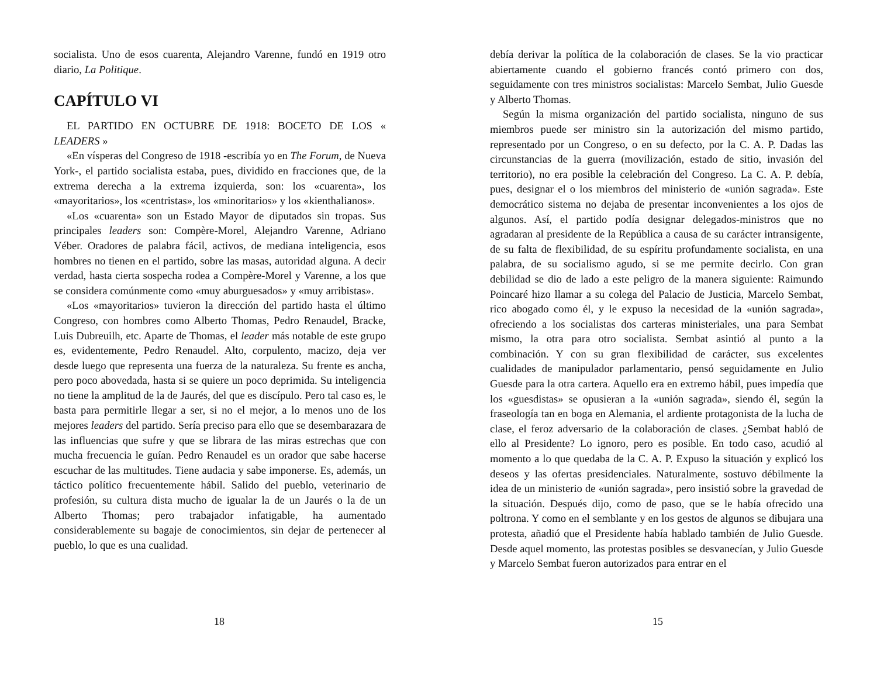socialista. Uno de esos cuarenta, Alejandro Varenne, fundó en 1919 otro diario, La Politique.
CAPÍTULO VI
EL PARTIDO EN OCTUBRE DE 1918: BOCETO DE LOS « LEADERS »
«En vísperas del Congreso de 1918 -escribía yo en The Forum, de Nueva York-, el partido socialista estaba, pues, dividido en fracciones que, de la extrema derecha a la extrema izquierda, son: los «cuarenta», los «mayoritarios», los «centristas», los «minoritarios» y los «kienthalianos».
«Los «cuarenta» son un Estado Mayor de diputados sin tropas. Sus principales leaders son: Compère-Morel, Alejandro Varenne, Adriano Véber. Oradores de palabra fácil, activos, de mediana inteligencia, esos hombres no tienen en el partido, sobre las masas, autoridad alguna. A decir verdad, hasta cierta sospecha rodea a Compère-Morel y Varenne, a los que se considera comúnmente como «muy aburguesados» y «muy arribistas».
«Los «mayoritarios» tuvieron la dirección del partido hasta el último Congreso, con hombres como Alberto Thomas, Pedro Renaudel, Bracke, Luis Dubreuilh, etc. Aparte de Thomas, el leader más notable de este grupo es, evidentemente, Pedro Renaudel. Alto, corpulento, macizo, deja ver desde luego que representa una fuerza de la naturaleza. Su frente es ancha, pero poco abovedada, hasta si se quiere un poco deprimida. Su inteligencia no tiene la amplitud de la de Jaurés, del que es discípulo. Pero tal caso es, le basta para permitirle llegar a ser, si no el mejor, a lo menos uno de los mejores leaders del partido. Sería preciso para ello que se desembarazara de las influencias que sufre y que se librara de las miras estrechas que con mucha frecuencia le guían. Pedro Renaudel es un orador que sabe hacerse escuchar de las multitudes. Tiene audacia y sabe imponerse. Es, además, un táctico político frecuentemente hábil. Salido del pueblo, veterinario de profesión, su cultura dista mucho de igualar la de un Jaurés o la de un Alberto Thomas; pero trabajador infatigable, ha aumentado considerablemente su bagaje de conocimientos, sin dejar de pertenecer al pueblo, lo que es una cualidad.
18
debía derivar la política de la colaboración de clases. Se la vio practicar abiertamente cuando el gobierno francés contó primero con dos, seguidamente con tres ministros socialistas: Marcelo Sembat, Julio Guesde y Alberto Thomas.
Según la misma organización del partido socialista, ninguno de sus miembros puede ser ministro sin la autorización del mismo partido, representado por un Congreso, o en su defecto, por la C. A. P. Dadas las circunstancias de la guerra (movilización, estado de sitio, invasión del territorio), no era posible la celebración del Congreso. La C. A. P. debía, pues, designar el o los miembros del ministerio de «unión sagrada». Este democrático sistema no dejaba de presentar inconvenientes a los ojos de algunos. Así, el partido podía designar delegados-ministros que no agradaran al presidente de la República a causa de su carácter intransigente, de su falta de flexibilidad, de su espíritu profundamente socialista, en una palabra, de su socialismo agudo, si se me permite decirlo. Con gran debilidad se dio de lado a este peligro de la manera siguiente: Raimundo Poincaré hizo llamar a su colega del Palacio de Justicia, Marcelo Sembat, rico abogado como él, y le expuso la necesidad de la «unión sagrada», ofreciendo a los socialistas dos carteras ministeriales, una para Sembat mismo, la otra para otro socialista. Sembat asintió al punto a la combinación. Y con su gran flexibilidad de carácter, sus excelentes cualidades de manipulador parlamentario, pensó seguidamente en Julio Guesde para la otra cartera. Aquello era en extremo hábil, pues impedía que los «guesdistas» se opusieran a la «unión sagrada», siendo él, según la fraseología tan en boga en Alemania, el ardiente protagonista de la lucha de clase, el feroz adversario de la colaboración de clases. ¿Sembat habló de ello al Presidente? Lo ignoro, pero es posible. En todo caso, acudió al momento a lo que quedaba de la C. A. P. Expuso la situación y explicó los deseos y las ofertas presidenciales. Naturalmente, sostuvo débilmente la idea de un ministerio de «unión sagrada», pero insistió sobre la gravedad de la situación. Después dijo, como de paso, que se le había ofrecido una poltrona. Y como en el semblante y en los gestos de algunos se dibujara una protesta, añadió que el Presidente había hablado también de Julio Guesde. Desde aquel momento, las protestas posibles se desvanecían, y Julio Guesde y Marcelo Sembat fueron autorizados para entrar en el
15